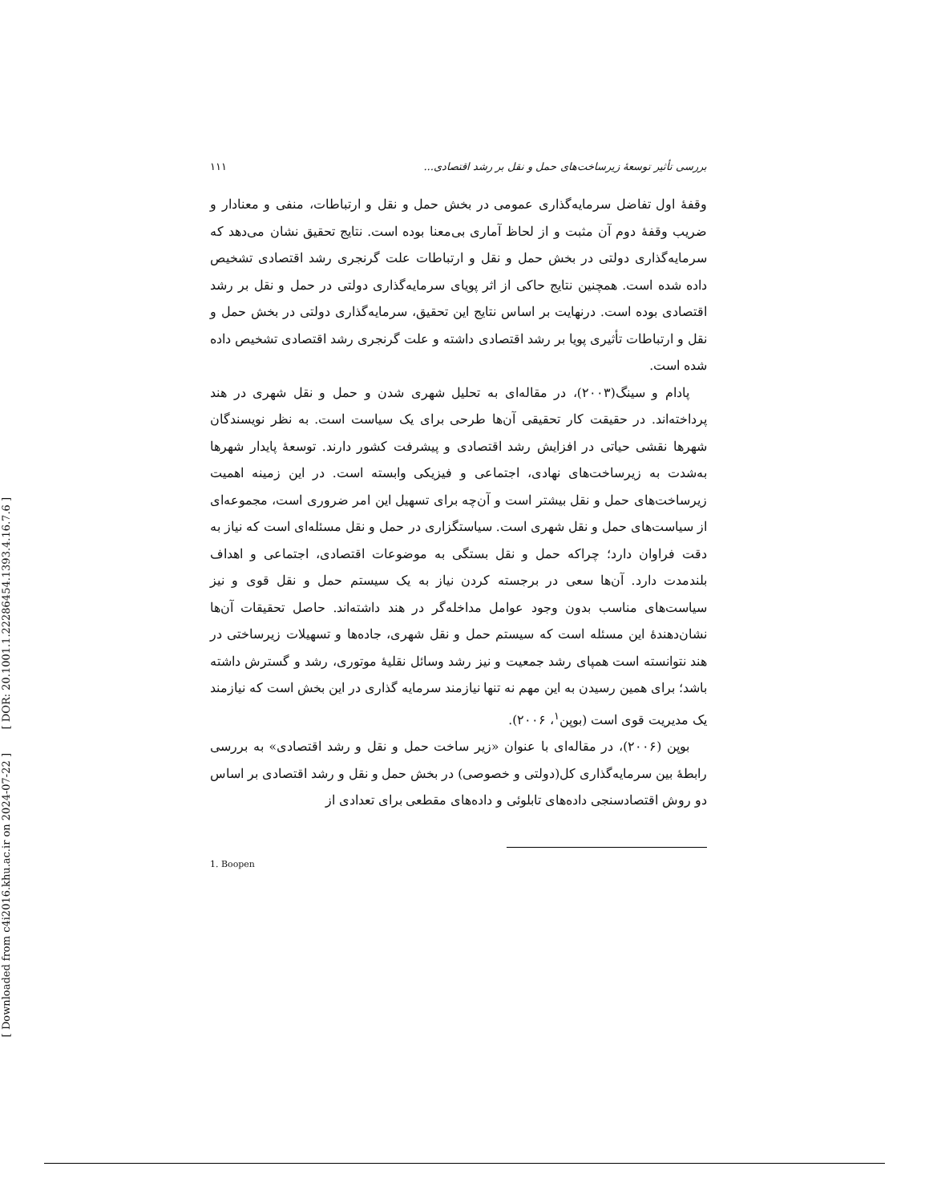[ DOR: 20.1001.1.22286454.1393.4.16.7.6 ]
[ Downloaded from c4i2016.khu.ac.ir on 2024-07-22 ]
بررسی تأثیر توسعهٔ زیرساخت‌های حمل و نقل بر رشد اقتصادی... ۱۱۱
وقفهٔ اول تفاضل سرمایه‌گذاری عمومی در بخش حمل و نقل و ارتباطات، منفی و معنادار و ضریب وقفهٔ دوم آن مثبت و از لحاظ آماری بی‌معنا بوده است. نتایج تحقیق نشان می‌دهد که سرمایه‌گذاری دولتی در بخش حمل و نقل و ارتباطات علت گرنجری رشد اقتصادی تشخیص داده شده است. همچنین نتایج حاکی از اثر پویای سرمایه‌گذاری دولتی در حمل و نقل بر رشد اقتصادی بوده است. درنهایت بر اساس نتایج این تحقیق، سرمایه‌گذاری دولتی در بخش حمل و نقل و ارتباطات تأثیری پویا بر رشد اقتصادی داشته و علت گرنجری رشد اقتصادی تشخیص داده شده است.
پادام و سینگ(۲۰۰۳)، در مقاله‌ای به تحلیل شهری شدن و حمل و نقل شهری در هند پرداخته‌اند. در حقیقت کار تحقیقی آن‌ها طرحی برای یک سیاست است. به نظر نویسندگان شهرها نقشی حیاتی در افزایش رشد اقتصادی و پیشرفت کشور دارند. توسعهٔ پایدار شهرها به‌شدت به زیرساخت‌های نهادی، اجتماعی و فیزیکی وابسته است. در این زمینه اهمیت زیرساخت‌های حمل و نقل بیشتر است و آن‌چه برای تسهیل این امر ضروری است، مجموعه‌ای از سیاست‌های حمل و نقل شهری است. سیاستگزاری در حمل و نقل مسئله‌ای است که نیاز به دقت فراوان دارد؛ چراکه حمل و نقل بستگی به موضوعات اقتصادی، اجتماعی و اهداف بلندمدت دارد. آن‌ها سعی در برجسته کردن نیاز به یک سیستم حمل و نقل قوی و نیز سیاست‌های مناسب بدون وجود عوامل مداخله‌گر در هند داشته‌اند. حاصل تحقیقات آن‌ها نشان‌دهندهٔ این مسئله است که سیستم حمل و نقل شهری، جاده‌ها و تسهیلات زیرساختی در هند نتوانسته است همپای رشد جمعیت و نیز رشد وسائل نقلیهٔ موتوری، رشد و گسترش داشته باشد؛ برای همین رسیدن به این مهم نه تنها نیازمند سرمایه گذاری در این بخش است که نیازمند یک مدیریت قوی است (بوپن<sup>۱</sup>، ۲۰۰۶).
بوپن (۲۰۰۶)، در مقاله‌ای با عنوان «زیر ساخت حمل و نقل و رشد اقتصادی» به بررسی رابطهٔ بین سرمایه‌گذاری کل(دولتی و خصوصی) در بخش حمل و نقل و رشد اقتصادی بر اساس دو روش اقتصادسنجی داده‌های تابلوئی و داده‌های مقطعی برای تعدادی از
1. Boopen